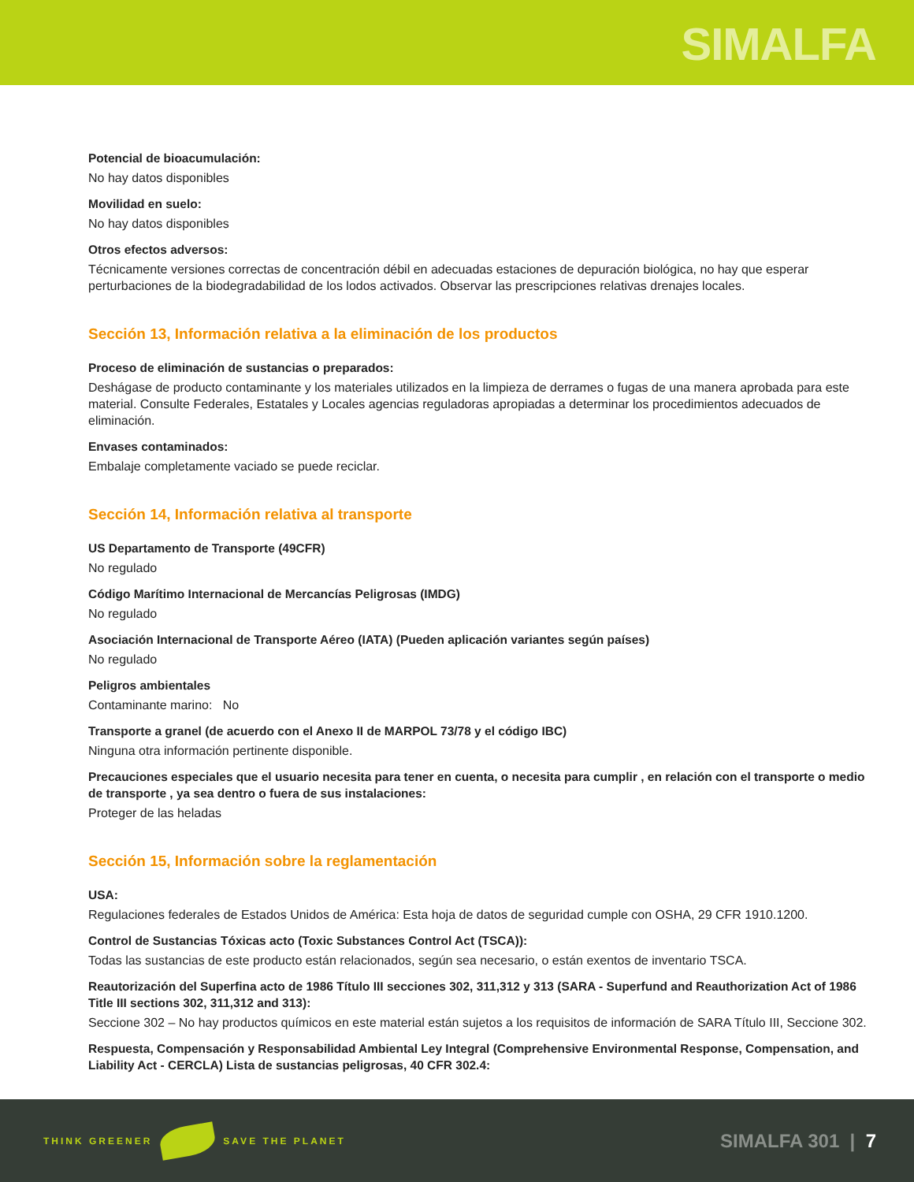SIMALFA
Potencial de bioacumulación:
No hay datos disponibles
Movilidad en suelo:
No hay datos disponibles
Otros efectos adversos:
Técnicamente versiones correctas de concentración débil en adecuadas estaciones de depuración biológica, no hay que esperar perturbaciones de la biodegradabilidad de los lodos activados. Observar las prescripciones relativas drenajes locales.
Sección 13, Información relativa a la eliminación de los productos
Proceso de eliminación de sustancias o preparados:
Deshágase de producto contaminante y los materiales utilizados en la limpieza de derrames o fugas de una manera aprobada para este material. Consulte Federales, Estatales y Locales agencias reguladoras apropiadas a determinar los procedimientos adecuados de eliminación.
Envases contaminados:
Embalaje completamente vaciado se puede reciclar.
Sección 14, Información relativa al transporte
US Departamento de Transporte (49CFR)
No regulado
Código Marítimo Internacional de Mercancías Peligrosas (IMDG)
No regulado
Asociación Internacional de Transporte Aéreo (IATA) (Pueden aplicación variantes según países)
No regulado
Peligros ambientales
Contaminante marino: No
Transporte a granel (de acuerdo con el Anexo II de MARPOL 73/78 y el código IBC)
Ninguna otra información pertinente disponible.
Precauciones especiales que el usuario necesita para tener en cuenta, o necesita para cumplir , en relación con el transporte o medio de transporte , ya sea dentro o fuera de sus instalaciones:
Proteger de las heladas
Sección 15, Información sobre la reglamentación
USA:
Regulaciones federales de Estados Unidos de América: Esta hoja de datos de seguridad cumple con OSHA, 29 CFR 1910.1200.
Control de Sustancias Tóxicas acto (Toxic Substances Control Act (TSCA)):
Todas las sustancias de este producto están relacionados, según sea necesario, o están exentos de inventario TSCA.
Reautorización del Superfina acto de 1986 Título III secciones 302, 311,312 y 313 (SARA - Superfund and Reauthorization Act of 1986 Title III sections 302, 311,312 and 313):
Seccione 302 – No hay productos químicos en este material están sujetos a los requisitos de información de SARA Título III, Seccione 302.
Respuesta, Compensación y Responsabilidad Ambiental Ley Integral (Comprehensive Environmental Response, Compensation, and Liability Act - CERCLA) Lista de sustancias peligrosas, 40 CFR 302.4:
THINK GREENER SAVE THE PLANET
SIMALFA 301 | 7